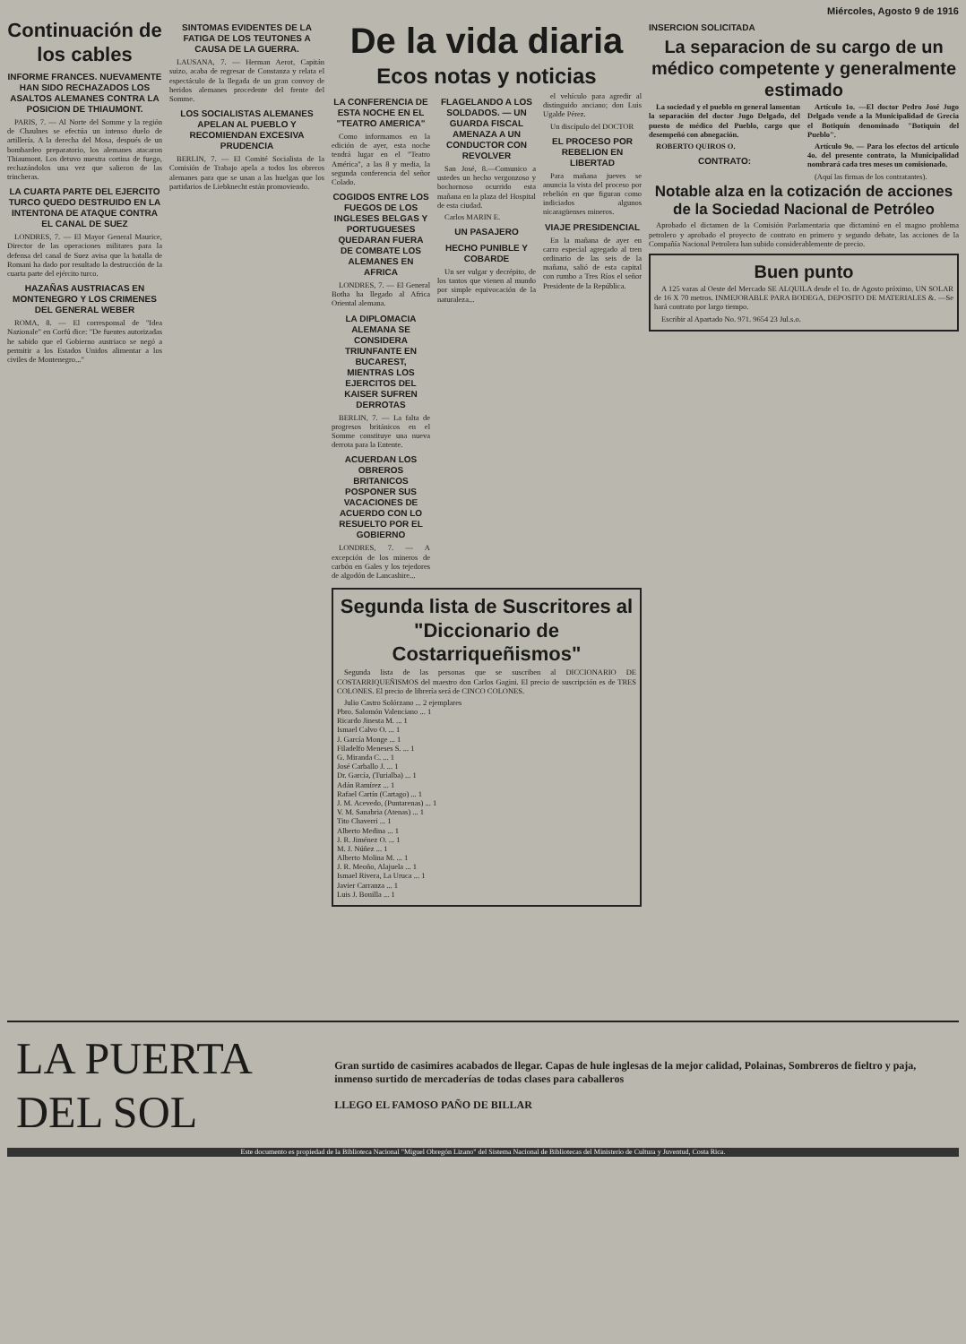Miércoles, Agosto 9 de 1916
Continuación de los cables
INFORME FRANCES. NUEVAMENTE HAN SIDO RECHAZADOS LOS ASALTOS ALEMANES CONTRA LA POSICION DE THIAUMONT.
PARIS, 7. — Al Norte del Somme y la región de Chaulnes se efectúa un intenso duelo de artillería. A la derecha del Mosa, después de un bombardeo preparatorio, los alemanes atacaron Thiaumont. Los detuvo nuestra cortina de fuego, rechazándolos una vez que salieron de las trincheras.
LA CUARTA PARTE DEL EJERCITO TURCO QUEDO DESTRUIDO EN LA INTENTONA DE ATAQUE CONTRA EL CANAL DE SUEZ
LONDRES, 7. — El Mayor General Maurice, Director de las operaciones militares para la defensa del canal de Suez avisa que la batalla de Romani ha dado por resultado la destrucción de la cuarta parte del ejército turco.
HAZAÑAS AUSTRIACAS EN MONTENEGRO Y LOS CRIMENES DEL GENERAL WEBER
ROMA, 8. — El corresponsal de "Idea Nazionale" en Corfú dice: "De fuentes autorizadas he sabido que el Gobierno austriaco se negó a permitir a los Estados Unidos alimentar a los civiles de Montenegro..."
SINTOMAS EVIDENTES DE LA FATIGA DE LOS TEUTONES A CAUSA DE LA GUERRA.
LAUSANA, 7. — Herman Aerot, Capitán suizo, acaba de regresar de Constanza y relata el espectáculo de la llegada de un gran convoy de heridos alemanes procedente del frente del Somme.
LOS SOCIALISTAS ALEMANES APELAN AL PUEBLO Y RECOMIENDAN EXCESIVA PRUDENCIA
BERLIN, 7. — El Comité Socialista de la Comisión de Trabajo apela a todos los obreros alemanes para que se unan a las huelgas que los partidarios de Liebknecht están promoviendo.
De la vida diaria
Ecos notas y noticias
LA CONFERENCIA DE ESTA NOCHE EN EL "TEATRO AMERICA"
Como informamos en la edición de ayer, esta noche tendrá lugar en el "Teatro América", a las 8 y media, la segunda conferencia del señor Colado.
COGIDOS ENTRE LOS FUEGOS DE LOS INGLESES BELGAS Y PORTUGUESES QUEDARAN FUERA DE COMBATE LOS ALEMANES EN AFRICA
LONDRES, 7. — El General Botha ha llegado al Africa Oriental alemana.
LA DIPLOMACIA ALEMANA SE CONSIDERA TRIUNFANTE EN BUCAREST, MIENTRAS LOS EJERCITOS DEL KAISER SUFREN DERROTAS
BERLIN, 7. — La falta de progresos británicos en el Somme constituye una nueva derrota para la Entente.
ACUERDAN LOS OBREROS BRITANICOS POSPONER SUS VACACIONES DE ACUERDO CON LO RESUELTO POR EL GOBIERNO
LONDRES, 7. — A excepción de los mineros de carbón en Gales y los tejedores de algodón de Lancashire...
FLAGELANDO A LOS SOLDADOS. — UN GUARDA FISCAL AMENAZA A UN CONDUCTOR CON REVOLVER
San José, 8.—Comunico a ustedes un hecho vergonzoso y bochornoso ocurrido esta mañana en la plaza del Hospital de esta ciudad.
Carlos MARIN E.
UN PASAJERO
HECHO PUNIBLE Y COBARDE
Un ser vulgar y decrépito, de los tantos que vienen al mundo por simple equivocación de la naturaleza...
el vehículo para agredir al distinguido anciano; don Luis Ugalde Pérez.
Un discípulo del DOCTOR
EL PROCESO POR REBELION EN LIBERTAD
Para mañana jueves se anuncia la vista del proceso por rebelión en que figuran como indiciados algunos nicaragüenses mineros.
VIAJE PRESIDENCIAL
En la mañana de ayer en carro especial agregado al tren ordinario de las seis de la mañana, salió de esta capital con rumbo a Tres Ríos el señor Presidente de la República.
Segunda lista de Suscritores al "Diccionario de Costarriqueñismos"
Segunda lista de las personas que se suscriben al DICCIONARIO DE COSTARRIQUEÑISMOS del maestro don Carlos Gagini. El precio de suscripción es de TRES COLONES. El precio de librería será de CINCO COLONES.
Julio Castro Solórzano ... 2 ejemplares
Pbro. Salomón Valenciano ... 1
Ricardo Jinesta M. ... 1
Ismael Calvo O. ... 1
J. García Monge ... 1
Filadelfo Meneses S. ... 1
G. Miranda C. ... 1
José Carballo J. ... 1
Dr. García, (Turialba) ... 1
Adán Ramírez ... 1
Rafael Cartín (Cartago) ... 1
J. M. Acevedo, (Puntarenas) ... 1
V. M. Sanabria (Atenas) ... 1
Tito Chaverri ... 1
Alberto Medina ... 1
J. R. Jiménez O. ... 1
M. J. Núñez ... 1
Alberto Molina M. ... 1
J. R. Meoño, Alajuela ... 1
Ismael Rivera, La Uruca ... 1
Javier Carranza ... 1
Luis J. Bonilla ... 1
INSERCION SOLICITADA
La separacion de su cargo de un médico competente y generalmente estimado
La sociedad y el pueblo en general lamentan la separación del doctor Jugo Delgado, del puesto de médico del Pueblo, cargo que desempeñó con abnegación.
ROBERTO QUIROS O.
CONTRATO:
Artículo 1o. —El doctor Pedro José Jugo Delgado vende a la Municipalidad de Grecia el Botiquín denominado "Botiquín del Pueblo".
Artículo 9o. — Para los efectos del artículo 4o. del presente contrato, la Municipalidad nombrará cada tres meses un comisionado.
(Aquí las firmas de los contratantes).
Notable alza en la cotización de acciones de la Sociedad Nacional de Petróleo
Aprobado el dictamen de la Comisión Parlamentaria que dictaminó en el magno problema petrolero y aprobado el proyecto de contrato en primero y segundo debate, las acciones de la Compañía Nacional Petrolera han subido considerablemente de precio.
Buen punto
A 125 varas al Oeste del Mercado SE ALQUILA desde el 1o. de Agosto próximo, UN SOLAR de 16 X 70 metros. INMEJORABLE PARA BODEGA, DEPOSITO DE MATERIALES &. —Se hará contrato por largo tiempo.
Escribir al Apartado No. 971. 9654 23 Jul.s.o.
LA PUERTA DEL SOL
Gran surtido de casimires acabados de llegar. Capas de hule inglesas de la mejor calidad, Polainas, Sombreros de fieltro y paja, inmenso surtido de mercaderías de todas clases para caballeros
LLEGO EL FAMOSO PAÑO DE BILLAR
Este documento es propiedad de la Biblioteca Nacional "Miguel Obregón Lizano" del Sistema Nacional de Bibliotecas del Ministerio de Cultura y Juventud, Costa Rica.